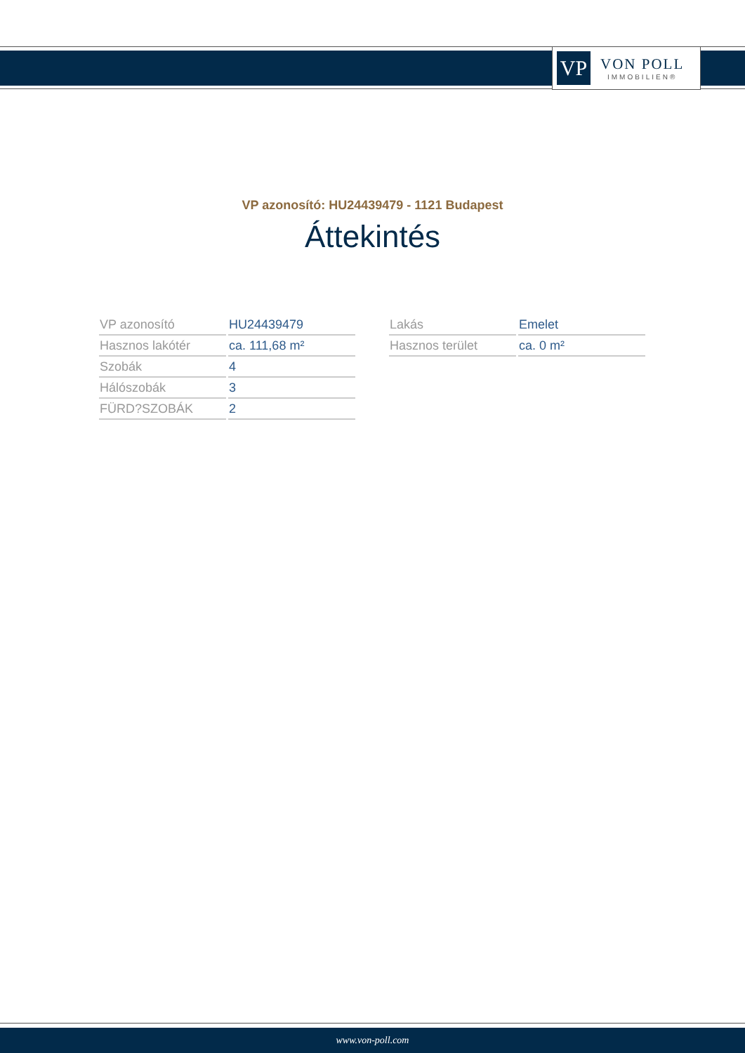VP
VON POLL
IMMOBILIEN®
VP azonosító: HU24439479 - 1121 Budapest
Áttekintés
| VP azonosító | HU24439479 |
| Hasznos lakótér | ca. 111,68 m² |
| Szobák | 4 |
| Hálószobák | 3 |
| FÜRD?SZOBÁK | 2 |
| Lakás | Emelet |
| Hasznos terület | ca. 0 m² |
www.von-poll.com